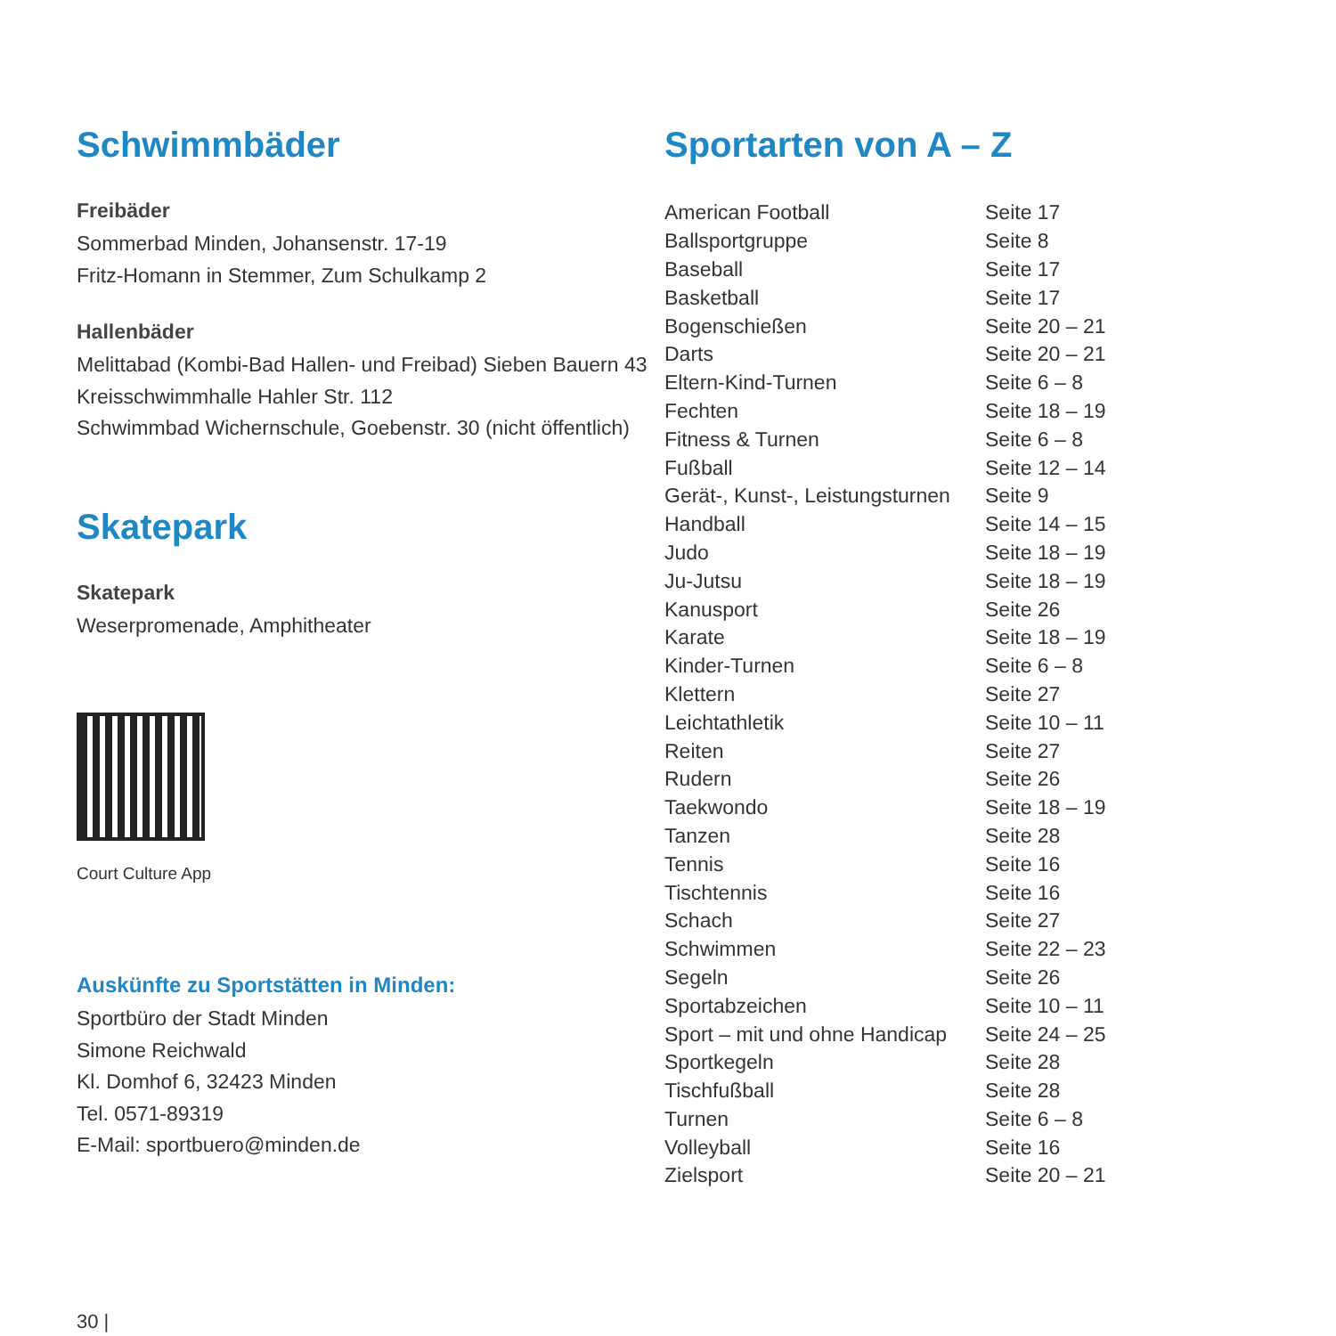Schwimmbäder
Freibäder
Sommerbad Minden, Johansenstr. 17-19
Fritz-Homann in Stemmer, Zum Schulkamp 2
Hallenbäder
Melittabad (Kombi-Bad Hallen- und Freibad) Sieben Bauern 43
Kreisschwimmhalle Hahler Str. 112
Schwimmbad Wichernschule, Goebenstr. 30 (nicht öffentlich)
Skatepark
Skatepark
Weserpromenade, Amphitheater
Court Culture App
Auskünfte zu Sportstätten in Minden:
Sportbüro der Stadt Minden
Simone Reichwald
Kl. Domhof 6, 32423 Minden
Tel. 0571-89319
E-Mail: sportbuero@minden.de
Sportarten von A – Z
| American Football | Seite 17 |
| Ballsportgruppe | Seite 8 |
| Baseball | Seite 17 |
| Basketball | Seite 17 |
| Bogenschießen | Seite 20 – 21 |
| Darts | Seite 20 – 21 |
| Eltern-Kind-Turnen | Seite 6 – 8 |
| Fechten | Seite 18 – 19 |
| Fitness & Turnen | Seite 6 – 8 |
| Fußball | Seite 12 – 14 |
| Gerät-, Kunst-, Leistungsturnen | Seite 9 |
| Handball | Seite 14 – 15 |
| Judo | Seite 18 – 19 |
| Ju-Jutsu | Seite 18 – 19 |
| Kanusport | Seite 26 |
| Karate | Seite 18 – 19 |
| Kinder-Turnen | Seite 6 – 8 |
| Klettern | Seite 27 |
| Leichtathletik | Seite 10 – 11 |
| Reiten | Seite 27 |
| Rudern | Seite 26 |
| Taekwondo | Seite 18 – 19 |
| Tanzen | Seite 28 |
| Tennis | Seite 16 |
| Tischtennis | Seite 16 |
| Schach | Seite 27 |
| Schwimmen | Seite 22 – 23 |
| Segeln | Seite 26 |
| Sportabzeichen | Seite 10 – 11 |
| Sport – mit und ohne Handicap | Seite 24 – 25 |
| Sportkegeln | Seite 28 |
| Tischfußball | Seite 28 |
| Turnen | Seite 6 – 8 |
| Volleyball | Seite 16 |
| Zielsport | Seite 20 – 21 |
30 |